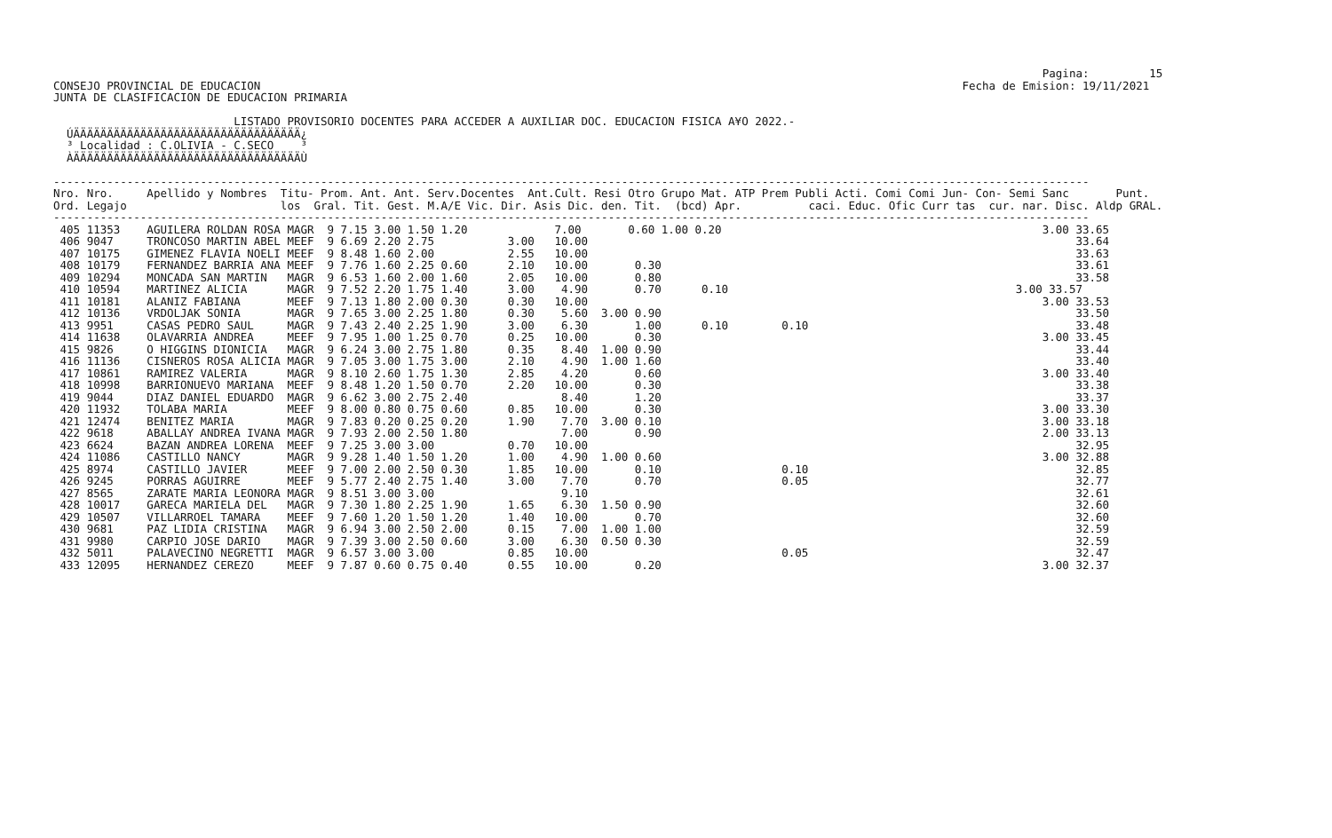Pagina:         15
CONSEJO PROVINCIAL DE EDUCACION                                                                                                         Fecha de Emision: 19/11/2021
JUNTA DE CLASIFICACION DE EDUCACION PRIMARIA

                           LISTADO PROVISORIO DOCENTES PARA ACCEDER A AUXILIAR DOC. EDUCACION FISICA A¥O 2022.-
  ÚÄÄÄÄÄÄÄÄÄÄÄÄÄÄÄÄÄÄÄÄÄÄÄÄÄÄÄÄÄÄÄÄÄÄ¿
  ³ Localidad : C.OLIVIA - C.SECO    ³
  ÀÄÄÄÄÄÄÄÄÄÄÄÄÄÄÄÄÄÄÄÄÄÄÄÄÄÄÄÄÄÄÄÄÄÄÙ

-----------------------------------------------------------------------------------------------------------------------------------------------------------
Nro. Nro.     Apellido y Nombres  Titu- Prom. Ant. Ant. Serv.Docentes  Ant.Cult. Resi Otro Grupo Mat. ATP Prem Publi Acti. Comi Comi Jun- Con- Semi Sanc       Punt.
Ord. Legajo                       los  Gral. Tit. Gest. M.A/E Vic. Dir. Asis Dic. den. Tit.  (bcd) Apr.          caci. Educ. Ofic Curr tas  cur. nar. Disc. Aldp GRAL.
-----------------------------------------------------------------------------------------------------------------------------------------------------------
 405 11353    AGUILERA ROLDAN ROSA MAGR  9 7.15 3.00 1.50 1.20             7.00       0.60 1.00 0.20                                                3.00 33.65
 406 9047     TRONCOSO MARTIN ABEL MEEF  9 6.69 2.20 2.75           3.00   10.00                                                                         33.64
 407 10175    GIMENEZ FLAVIA NOELI MEEF  9 8.48 1.60 2.00           2.55   10.00                                                                         33.63
 408 10179    FERNANDEZ BARRIA ANA MEEF  9 7.76 1.60 2.25 0.60      2.10   10.00       0.30                                                              33.61
 409 10294    MONCADA SAN MARTIN   MAGR  9 6.53 1.60 2.00 1.60      2.05   10.00       0.80                                                              33.58
 410 10594    MARTINEZ ALICIA      MAGR  9 7.52 2.20 1.75 1.40      3.00    4.90       0.70      0.10                                           3.00 33.57
 411 10181    ALANIZ FABIANA       MEEF  9 7.13 1.80 2.00 0.30      0.30   10.00                                                                    3.00 33.53
 412 10136    VRDOLJAK SONIA       MAGR  9 7.65 3.00 2.25 1.80      0.30    5.60  3.00 0.90                                                              33.50
 413 9951     CASAS PEDRO SAUL     MAGR  9 7.43 2.40 2.25 1.90      3.00    6.30       1.00      0.10        0.10                                        33.48
 414 11638    OLAVARRIA ANDREA     MEEF  9 7.95 1.00 1.25 0.70      0.25   10.00       0.30                                                         3.00 33.45
 415 9826     O HIGGINS DIONICIA   MAGR  9 6.24 3.00 2.75 1.80      0.35    8.40  1.00 0.90                                                              33.44
 416 11136    CISNEROS ROSA ALICIA MAGR  9 7.05 3.00 1.75 3.00      2.10    4.90  1.00 1.60                                                              33.40
 417 10861    RAMIREZ VALERIA      MAGR  9 8.10 2.60 1.75 1.30      2.85    4.20       0.60                                                         3.00 33.40
 418 10998    BARRIONUEVO MARIANA  MEEF  9 8.48 1.20 1.50 0.70      2.20   10.00       0.30                                                              33.38
 419 9044     DIAZ DANIEL EDUARDO  MAGR  9 6.62 3.00 2.75 2.40              8.40       1.20                                                              33.37
 420 11932    TOLABA MARIA         MEEF  9 8.00 0.80 0.75 0.60      0.85   10.00       0.30                                                         3.00 33.30
 421 12474    BENITEZ MARIA        MAGR  9 7.83 0.20 0.25 0.20      1.90    7.70  3.00 0.10                                                         3.00 33.18
 422 9618     ABALLAY ANDREA IVANA MAGR  9 7.93 2.00 2.50 1.80              7.00       0.90                                                         2.00 33.13
 423 6624     BAZAN ANDREA LORENA  MEEF  9 7.25 3.00 3.00           0.70   10.00                                                                         32.95
 424 11086    CASTILLO NANCY       MAGR  9 9.28 1.40 1.50 1.20      1.00    4.90  1.00 0.60                                                         3.00 32.88
 425 8974     CASTILLO JAVIER      MEEF  9 7.00 2.00 2.50 0.30      1.85   10.00       0.10                  0.10                                        32.85
 426 9245     PORRAS AGUIRRE       MEEF  9 5.77 2.40 2.75 1.40      3.00    7.70       0.70                  0.05                                        32.77
 427 8565     ZARATE MARIA LEONORA MAGR  9 8.51 3.00 3.00                   9.10                                                                         32.61
 428 10017    GARECA MARIELA DEL   MAGR  9 7.30 1.80 2.25 1.90      1.65    6.30  1.50 0.90                                                              32.60
 429 10507    VILLARROEL TAMARA    MEEF  9 7.60 1.20 1.50 1.20      1.40   10.00       0.70                                                              32.60
 430 9681     PAZ LIDIA CRISTINA   MAGR  9 6.94 3.00 2.50 2.00      0.15    7.00  1.00 1.00                                                              32.59
 431 9980     CARPIO JOSE DARIO    MAGR  9 7.39 3.00 2.50 0.60      3.00    6.30  0.50 0.30                                                              32.59
 432 5011     PALAVECINO NEGRETTI  MAGR  9 6.57 3.00 3.00           0.85   10.00                             0.05                                        32.47
 433 12095    HERNANDEZ CEREZO     MEEF  9 7.87 0.60 0.75 0.40      0.55   10.00       0.20                                                         3.00 32.37